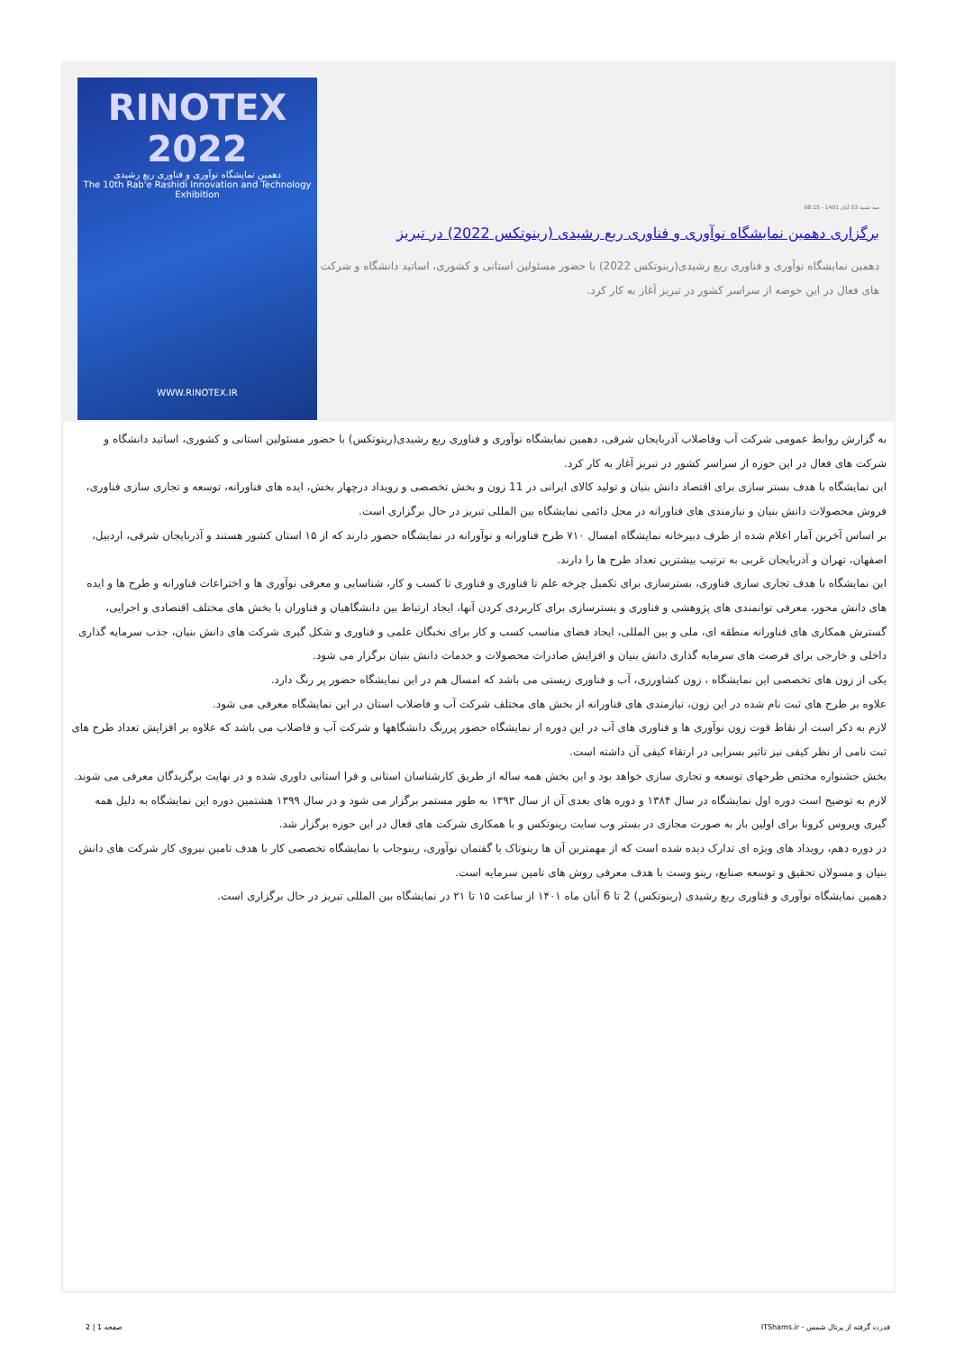سه شنبه 03 آبان 1401 - 08:15
برگزاری دهمین نمایشگاه نوآوری و فناوری ربع رشیدی (رینوتکس 2022) در تبریز
دهمین نمایشگاه نوآوری و فناوری ربع رشیدی(رینوتکس 2022) با حضور مسئولین استانی و کشوری، اساتید دانشگاه و شرکت های فعال در این حوضه از سراسر کشور در تبریز آغاز به کار کرد.
RINOTEX 2022
دهمین نمایشگاه نوآوری و فناوری ربع رشیدی
The 10th Rab'e Rashidi Innovation and Technology Exhibition
WWW.RINOTEX.IR
به گزارش روابط عمومی شرکت آب وفاضلاب آذربایجان شرقی، دهمین نمایشگاه نوآوری و فناوری ربع رشیدی(رینوتکس) با حضور مسئولین استانی و کشوری، اساتید دانشگاه و شرکت های فعال در این حوزه از سراسر کشور در تبریز آغاز به کار کرد.
این نمایشگاه با هدف بستر سازی برای اقتصاد دانش بنیان و تولید کالای ایرانی در 11 زون و بخش تخصصی و رویداد درچهار بخش، ایده های فناورانه، توسعه و تجاری سازی فناوری، فروش محصولات دانش بنیان و نیازمندی های فناورانه در محل دائمی نمایشگاه بین المللی تبریز در حال برگزاری است.
بر اساس آخرین آمار اعلام شده از طرف دبیرخانه نمایشگاه امسال ۷۱۰ طرح فناورانه و نوآورانه در نمایشگاه حضور دارند که از ۱۵ استان کشور هستند و آذربایجان شرقی، اردبیل، اصفهان، تهران و آذربایجان غربی به ترتیب بیشترین تعداد طرح ها را دارند.
این نمایشگاه با هدف تجاری سازی فناوری، بسترسازی برای تکمیل چرخه علم تا فناوری و فناوری تا کسب و کار، شناسایی و معرفی نوآوری ها و اختراعات فناورانه و طرح ها و ایده های دانش محور، معرفی توانمندی های پژوهشی و فناوری و بسترسازی برای کاربردی کردن آنها، ایجاد ارتباط بین دانشگاهیان و فناوران با بخش های مختلف اقتصادی و اجرایی، گسترش همکاری های فناورانه منطقه ای، ملی و بین المللی، ایجاد فضای مناسب کسب و کار برای نخبگان علمی و فناوری و شکل گیری شرکت های دانش بنیان، جذب سرمایه گذاری داخلی و خارجی برای فرصت های سرمایه گذاری دانش بنیان و افزایش صادرات محصولات و خدمات دانش بنیان برگزار می شود.
یکی از زون های تخصصی این نمایشگاه ، زون کشاورزی، آب و فناوری زیستی می باشد که امسال هم در این نمایشگاه حضور پر رنگ دارد.
علاوه بر طرح های ثبت نام شده در این زون، نیازمندی های فناورانه از بخش های مختلف شرکت آب و فاضلاب استان در این نمایشگاه معرفی می شود.
لازم به ذکر است از نقاط قوت زون نوآوری ها و فناوری های آب در این دوره از نمایشگاه حضور پررنگ دانشگاهها و شرکت آب و فاضلاب می باشد که علاوه بر افزایش تعداد طرح های ثبت نامی از نظر کیفی نیز تاثیر بسزایی در ارتقاء کیفی آن داشته است.
بخش جشنواره مختص طرحهای توسعه و تجاری سازی خواهد بود و این بخش همه ساله از طریق کارشناسان استانی و فرا استانی داوری شده و در نهایت برگزیدگان معرفی می شوند.
لازم به توضیح است دوره اول نمایشگاه در سال ۱۳۸۴ و دوره های بعدی آن از سال ۱۳۹۳ به طور مستمر برگزار می شود و در سال ۱۳۹۹ هشتمین دوره این نمایشگاه به دلیل همه گیری ویروس کرونا برای اولین بار به صورت مجازی در بستر وب سایت رینوتکس و با همکاری شرکت های فعال در این حوزه برگزار شد.
در دوره دهم، رویداد های ویژه ای تدارک دیده شده است که از مهمترین آن ها رینوتاک یا گفتمان نوآوری، رینوجاب یا نمایشگاه تخصصی کار با هدف تامین نیروی کار شرکت های دانش بنیان و مسولان تحقیق و توسعه صنایع، رینو وست با هدف معرفی روش های تامین سرمایه است.
دهمین نمایشگاه نوآوری و فناوری ربع رشیدی (رینوتکس) 2 تا 6 آبان ماه ۱۴۰۱ از ساعت ۱۵ تا ۲۱ در نمایشگاه بین المللی تبریز در حال برگزاری است.
قدرت گرفته از پرتال شمس - ITShams.ir صفحه 1 | 2